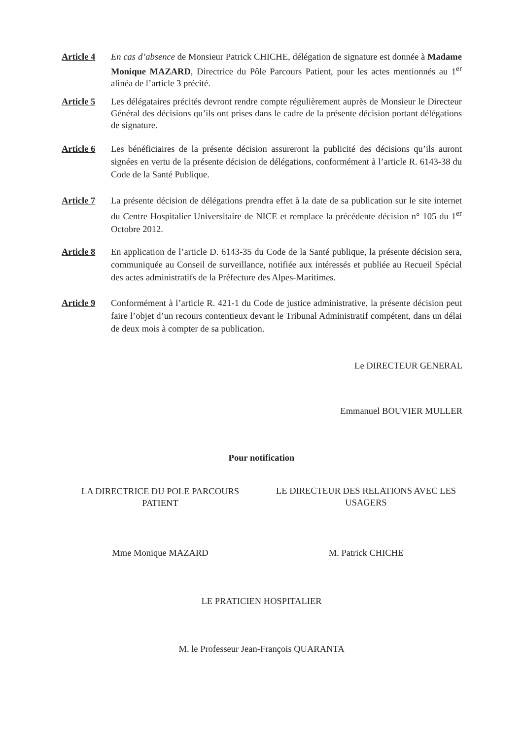Article 4 En cas d’absence de Monsieur Patrick CHICHE, délégation de signature est donnée à Madame Monique MAZARD, Directrice du Pôle Parcours Patient, pour les actes mentionnés au 1<sup>er</sup> alinéa de l’article 3 précité.
Article 5 Les délégataires précités devront rendre compte régulièrement auprès de Monsieur le Directeur Général des décisions qu’ils ont prises dans le cadre de la présente décision portant délégations de signature.
Article 6 Les bénéficiaires de la présente décision assureront la publicité des décisions qu’ils auront signées en vertu de la présente décision de délégations, conformément à l’article R. 6143-38 du Code de la Santé Publique.
Article 7 La présente décision de délégations prendra effet à la date de sa publication sur le site internet du Centre Hospitalier Universitaire de NICE et remplace la précédente décision n° 105 du 1<sup>er</sup> Octobre 2012.
Article 8 En application de l’article D. 6143-35 du Code de la Santé publique, la présente décision sera, communiquée au Conseil de surveillance, notifiée aux intéressés et publiée au Recueil Spécial des actes administratifs de la Préfecture des Alpes-Maritimes.
Article 9 Conformément à l’article R. 421-1 du Code de justice administrative, la présente décision peut faire l’objet d’un recours contentieux devant le Tribunal Administratif compétent, dans un délai de deux mois à compter de sa publication.
Le DIRECTEUR GENERAL
Emmanuel BOUVIER MULLER
Pour notification
LA DIRECTRICE DU POLE PARCOURS PATIENT
LE DIRECTEUR DES RELATIONS AVEC LES USAGERS
Mme Monique MAZARD M. Patrick CHICHE
LE PRATICIEN HOSPITALIER
M. le Professeur Jean-François QUARANTA